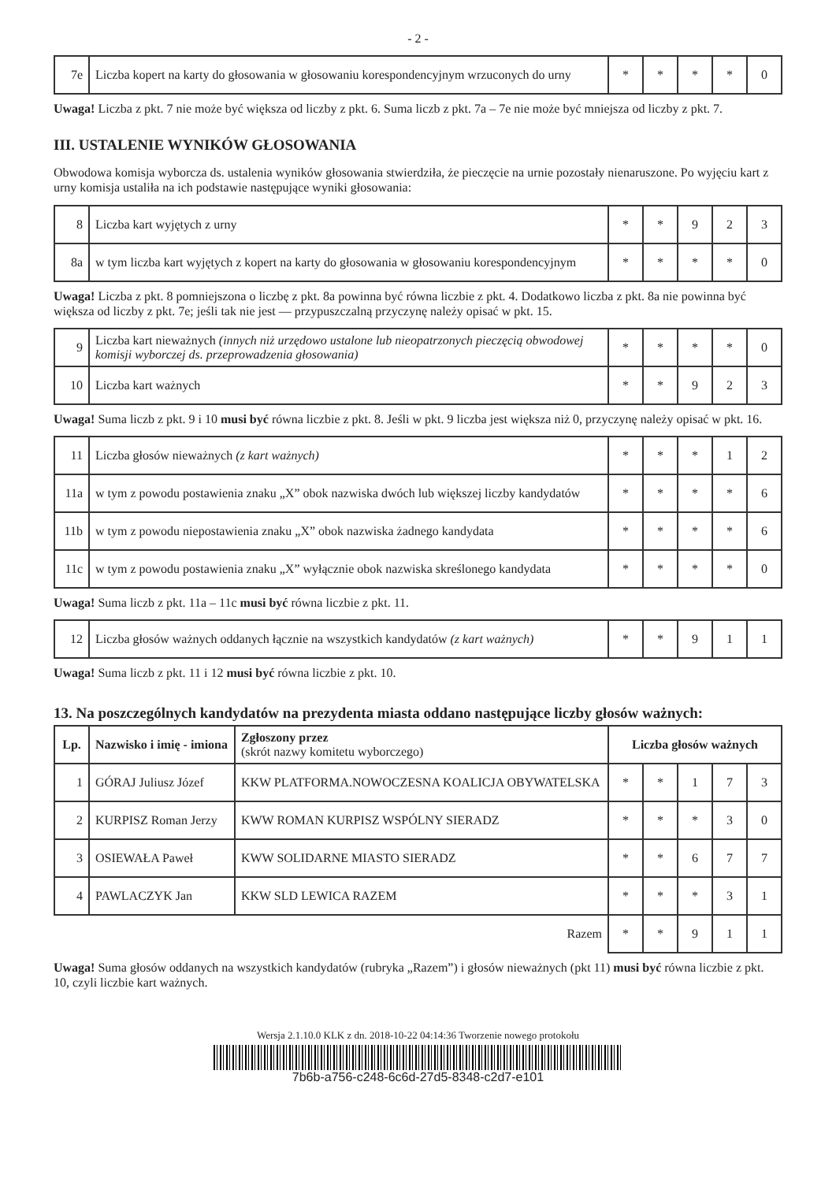- 2 -
| 7e | Liczba kopert na karty do głosowania w głosowaniu korespondencyjnym wrzuconych do urny | * | * | * | * | 0 |
Uwaga! Liczba z pkt. 7 nie może być większa od liczby z pkt. 6. Suma liczb z pkt. 7a – 7e nie może być mniejsza od liczby z pkt. 7.
III. USTALENIE WYNIKÓW GŁOSOWANIA
Obwodowa komisja wyborcza ds. ustalenia wyników głosowania stwierdziła, że pieczęcie na urnie pozostały nienaruszone. Po wyjęciu kart z urny komisja ustaliła na ich podstawie następujące wyniki głosowania:
| 8 | Liczba kart wyjętych z urny | * | * | 9 | 2 | 3 |
| 8a | w tym liczba kart wyjętych z kopert na karty do głosowania w głosowaniu korespondencyjnym | * | * | * | * | 0 |
Uwaga! Liczba z pkt. 8 pomniejszona o liczbę z pkt. 8a powinna być równa liczbie z pkt. 4. Dodatkowo liczba z pkt. 8a nie powinna być większa od liczby z pkt. 7e; jeśli tak nie jest — przypuszczalną przyczynę należy opisać w pkt. 15.
| 9 | Liczba kart nieważnych (innych niż urzędowo ustalone lub nieopatrzonych pieczęcią obwodowej komisji wyborczej ds. przeprowadzenia głosowania) | * | * | * | * | 0 |
| 10 | Liczba kart ważnych | * | * | 9 | 2 | 3 |
Uwaga! Suma liczb z pkt. 9 i 10 musi być równa liczbie z pkt. 8. Jeśli w pkt. 9 liczba jest większa niż 0, przyczynę należy opisać w pkt. 16.
| 11 | Liczba głosów nieważnych (z kart ważnych) | * | * | * | 1 | 2 |
| 11a | w tym z powodu postawienia znaku „X” obok nazwiska dwóch lub większej liczby kandydatów | * | * | * | * | 6 |
| 11b | w tym z powodu niepostawienia znaku „X” obok nazwiska żadnego kandydata | * | * | * | * | 6 |
| 11c | w tym z powodu postawienia znaku „X” wyłącznie obok nazwiska skreślonego kandydata | * | * | * | * | 0 |
Uwaga! Suma liczb z pkt. 11a – 11c musi być równa liczbie z pkt. 11.
| 12 | Liczba głosów ważnych oddanych łącznie na wszystkich kandydatów (z kart ważnych) | * | * | 9 | 1 | 1 |
Uwaga! Suma liczb z pkt. 11 i 12 musi być równa liczbie z pkt. 10.
13. Na poszczególnych kandydatów na prezydenta miasta oddano następujące liczby głosów ważnych:
| Lp. | Nazwisko i imię - imiona | Zgłoszony przez (skrót nazwy komitetu wyborczego) | Liczba głosów ważnych | | | | |
| --- | --- | --- | --- | --- | --- | --- | --- |
| 1 | GÓRAJ Juliusz Józef | KKW PLATFORMA.NOWOCZESNA KOALICJA OBYWATELSKA | * | * | 1 | 7 | 3 |
| 2 | KURPISZ Roman Jerzy | KWW ROMAN KURPISZ WSPÓLNY SIERADZ | * | * | * | 3 | 0 |
| 3 | OSIEWAŁA Paweł | KWW SOLIDARNE MIASTO SIERADZ | * | * | 6 | 7 | 7 |
| 4 | PAWLACZYK Jan | KKW SLD LEWICA RAZEM | * | * | * | 3 | 1 |
| Razem | | | * | * | 9 | 1 | 1 |
Uwaga! Suma głosów oddanych na wszystkich kandydatów (rubryka „Razem”) i głosów nieważnych (pkt 11) musi być równa liczbie z pkt. 10, czyli liczbie kart ważnych.
Wersja 2.1.10.0 KLK z dn. 2018-10-22 04:14:36 Tworzenie nowego protokołu
7b6b-a756-c248-6c6d-27d5-8348-c2d7-e101